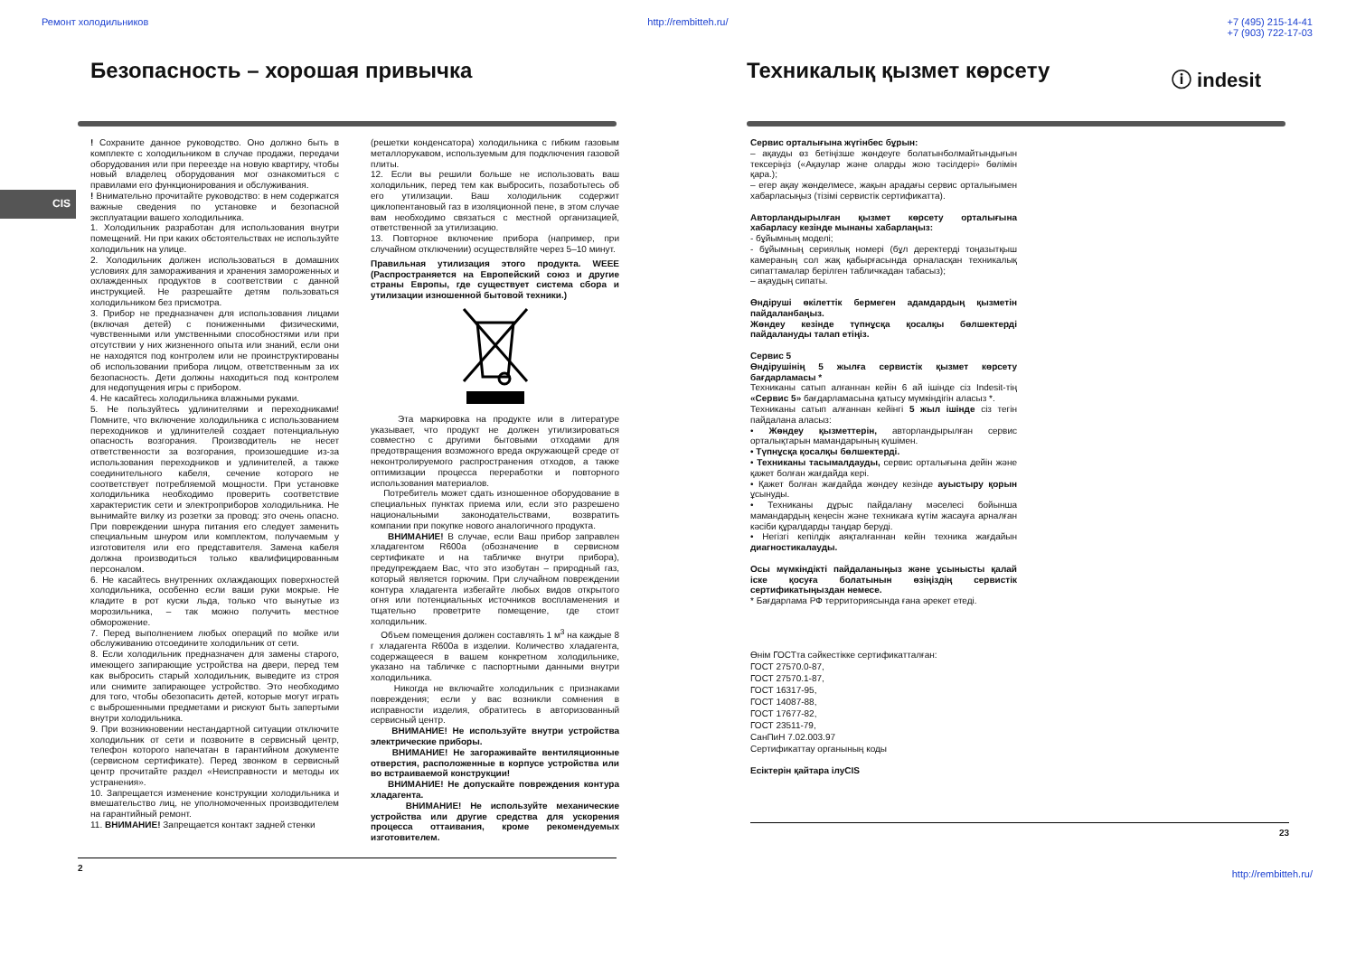Ремонт холодильников http://rembitteh.ru/ +7 (495) 215-14-41
+7 (903) 722-17-03
Безопасность – хорошая привычка
CIS
! Сохраните данное руководство. Оно должно быть в комплекте с холодильником в случае продажи, передачи оборудования или при переезде на новую квартиру, чтобы новый владелец оборудования мог ознакомиться с правилами его функционирования и обслуживания.
! Внимательно прочитайте руководство: в нем содержатся важные сведения по установке и безопасной эксплуатации вашего холодильника.
1. Холодильник разработан для использования внутри помещений. Ни при каких обстоятельствах не используйте холодильник на улице.
2. Холодильник должен использоваться в домашних условиях для замораживания и хранения замороженных и охлажденных продуктов в соответствии с данной инструкцией. Не разрешайте детям пользоваться холодильником без присмотра.
3. Прибор не предназначен для использования лицами (включая детей) с пониженными физическими, чувственными или умственными способностями или при отсутствии у них жизненного опыта или знаний, если они не находятся под контролем или не проинструктированы об использовании прибора лицом, ответственным за их безопасность. Дети должны находиться под контролем для недопущения игры с прибором.
4. Не касайтесь холодильника влажными руками.
5. Не пользуйтесь удлинителями и переходниками! Помните, что включение холодильника с использованием переходников и удлинителей создает потенциальную опасность возгорания. Производитель не несет ответственности за возгорания, произошедшие из-за использования переходников и удлинителей, а также соединительного кабеля, сечение которого не соответствует потребляемой мощности. При установке холодильника необходимо проверить соответствие характеристик сети и электроприборов холодильника. Не вынимайте вилку из розетки за провод: это очень опасно. При повреждении шнура питания его следует заменить специальным шнуром или комплектом, получаемым у изготовителя или его представителя. Замена кабеля должна производиться только квалифицированным персоналом.
6. Не касайтесь внутренних охлаждающих поверхностей холодильника, особенно если ваши руки мокрые. Не кладите в рот куски льда, только что вынутые из морозильника, – так можно получить местное обморожение.
7. Перед выполнением любых операций по мойке или обслуживанию отсоедините холодильник от сети.
8. Если холодильник предназначен для замены старого, имеющего запирающие устройства на двери, перед тем как выбросить старый холодильник, выведите из строя или снимите запирающее устройство. Это необходимо для того, чтобы обезопасить детей, которые могут играть с выброшенными предметами и рискуют быть запертыми внутри холодильника.
9. При возникновении нестандартной ситуации отключите холодильник от сети и позвоните в сервисный центр, телефон которого напечатан в гарантийном документе (сервисном сертификате). Перед звонком в сервисный центр прочитайте раздел «Неисправности и методы их устранения».
10. Запрещается изменение конструкции холодильника и вмешательство лиц, не уполномоченных производителем на гарантийный ремонт.
11. ВНИМАНИЕ! Запрещается контакт задней стенки
(решетки конденсатора) холодильника с гибким газовым металлорукавом, используемым для подключения газовой плиты.
12. Если вы решили больше не использовать ваш холодильник, перед тем как выбросить, позаботьтесь об его утилизации. Ваш холодильник содержит циклопентановый газ в изоляционной пене, в этом случае вам необходимо связаться с местной организацией, ответственной за утилизацию.
13. Повторное включение прибора (например, при случайном отключении) осуществляйте через 5–10 минут.
Правильная утилизация этого продукта. WEEE (Распространяется на Европейский союз и другие страны Европы, где существует система сбора и утилизации изношенной бытовой техники.)
Эта маркировка на продукте или в литературе указывает, что продукт не должен утилизироваться совместно с другими бытовыми отходами для предотвращения возможного вреда окружающей среде от неконтролируемого распространения отходов, а также оптимизации процесса переработки и повторного использования материалов.
Потребитель может сдать изношенное оборудование в специальных пунктах приема или, если это разрешено национальными законодательствами, возвратить компании при покупке нового аналогичного продукта.
ВНИМАНИЕ! В случае, если Ваш прибор заправлен хладагентом R600a (обозначение в сервисном сертификате и на табличке внутри прибора), предупреждаем Вас, что это изобутан – природный газ, который является горючим. При случайном повреждении контура хладагента избегайте любых видов открытого огня или потенциальных источников воспламенения и тщательно проветрите помещение, где стоит холодильник.
Объем помещения должен составлять 1 м<sup>3</sup> на каждые 8 г хладагента R600a в изделии. Количество хладагента, содержащееся в вашем конкретном холодильнике, указано на табличке с паспортными данными внутри холодильника.
Никогда не включайте холодильник с признаками повреждения; если у вас возникли сомнения в исправности изделия, обратитесь в авторизованный сервисный центр.
ВНИМАНИЕ! Не используйте внутри устройства электрические приборы.
ВНИМАНИЕ! Не загораживайте вентиляционные отверстия, расположенные в корпусе устройства или во встраиваемой конструкции!
ВНИМАНИЕ! Не допускайте повреждения контура хладагента.
ВНИМАНИЕ! Не используйте механические устройства или другие средства для ускорения процесса оттаивания, кроме рекомендуемых изготовителем.
2
Техникалық қызмет көрсету
ⓘ indesit
Сервис орталығына жүгінбес бұрын:
– ақауды өз бетіңізше жөндеуге болатынболмайтындығын тексеріңіз («Ақаулар және оларды жою тәсілдері» бөлімін қара.);
– егер ақау жөнделмесе, жақын арадағы сервис орталығымен хабарласыңыз (тізімі сервистік сертификатта).
Авторландырылған қызмет көрсету орталығына хабарласу кезінде мынаны хабарлаңыз:
- бұйымның моделі;
- бұйымның сериялық номері (бұл деректерді тоңазытқыш камераның сол жақ қабырғасында орналасқан техникалық сипаттамалар берілген табличкадан табасыз);
– ақаудың сипаты.
Өндіруші өкілеттік бермеген адамдардың қызметін пайдаланбаңыз.
Жөндеу кезінде түпнұсқа қосалқы бөлшектерді пайдалануды талап етіңіз.
Сервис 5
Өндірушінің 5 жылға сервистік қызмет көрсету бағдарламасы *
Техниканы сатып алғаннан кейін 6 ай ішінде сіз Indesit-тің «Сервис 5» бағдарламасына қатысу мүмкіндігін аласыз *.
Техниканы сатып алғаннан кейінгі 5 жыл ішінде сіз тегін пайдалана аласыз:
• Жөндеу қызметтерін, авторландырылған сервис орталықтарын мамандарының күшімен.
• Түпнұсқа қосалқы бөлшектерді.
• Техниканы тасымалдауды, сервис орталығына дейін және қажет болған жағдайда кері.
• Қажет болған жағдайда жөндеу кезінде ауыстыру қорын ұсынуды.
• Техниканы дұрыс пайдалану мәселесі бойынша мамандардың кеңесін және техникаға күтім жасауға арналған кәсіби құралдарды таңдар беруді.
• Негізгі кепілдік аяқталғаннан кейін техника жағдайын диагностикалауды.
Осы мүмкіндікті пайдаланыңыз және ұсынысты қалай іске қосуға болатынын өзіңіздің сервистік сертификатыңыздан немесе.
* Бағдарлама РФ территориясында ғана әрекет етеді.
Өнім ГОСТта сәйкестікке сертификатталған:
ГОСТ 27570.0-87,
ГОСТ 27570.1-87,
ГОСТ 16317-95,
ГОСТ 14087-88,
ГОСТ 17677-82,
ГОСТ 23511-79,
СанПиН 7.02.003.97
Сертификаттау органының коды
Есіктерін қайтара ілуCIS
23
http://rembitteh.ru/